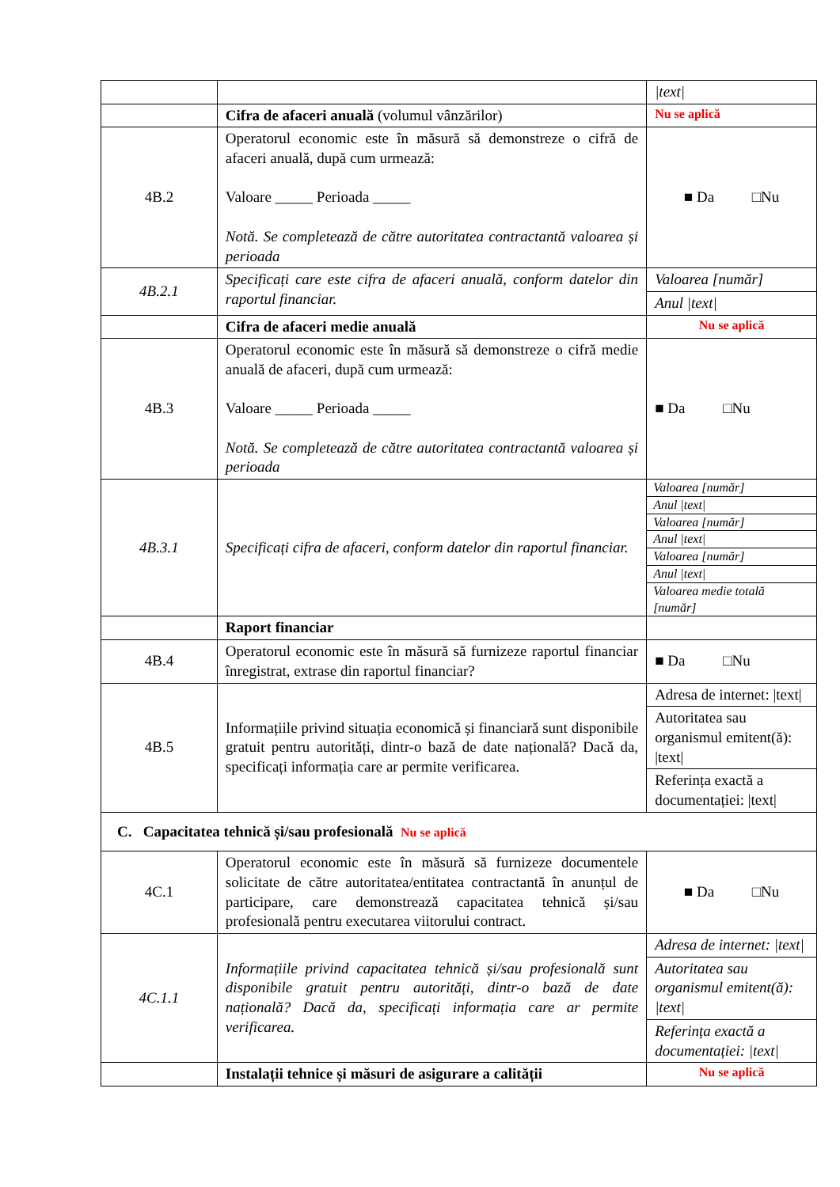| | | /text/ |
| | Cifra de afaceri anuală (volumul vânzărilor) | Nu se aplică |
| 4B.2 | Operatorul economic este în măsură să demonstreze o cifră de afaceri anuală, după cum urmează: Valoare _____ Perioada _____ Notă. Se completează de către autoritatea contractantă valoarea și perioada | ■ Da □Nu |
| 4B.2.1 | Specificați care este cifra de afaceri anuală, conform datelor din raportul financiar. | Valoarea [număr] |
| | | Anul /text/ |
| | Cifra de afaceri medie anuală | Nu se aplică |
| 4B.3 | Operatorul economic este în măsură să demonstreze o cifră medie anuală de afaceri, după cum urmează: Valoare _____ Perioada _____ Notă. Se completează de către autoritatea contractantă valoarea și perioada | ■ Da □Nu |
| 4B.3.1 | Specificați cifra de afaceri, conform datelor din raportul financiar. | Valoarea [număr] |
| | | Anul /text/ |
| | | Valoarea [număr] |
| | | Anul /text/ |
| | | Valoarea [număr] |
| | | Anul /text/ |
| | | Valoarea medie totală [număr] |
| | Raport financiar | |
| 4B.4 | Operatorul economic este în măsură să furnizeze raportul financiar înregistrat, extrase din raportul financiar? | ■ Da □Nu |
| 4B.5 | Informațiile privind situația economică și financiară sunt disponibile gratuit pentru autorități, dintr-o bază de date națională? Dacă da, specificați informația care ar permite verificarea. | Adresa de internet: /text/ |
| | | Autoritatea sau organismul emitent(ă): /text/ |
| | | Referința exactă a documentației: /text/ |
| C. Capacitatea tehnică și/sau profesională Nu se aplică | | |
| 4C.1 | Operatorul economic este în măsură să furnizeze documentele solicitate de către autoritatea/entitatea contractantă în anunțul de participare, care demonstrează capacitatea tehnică și/sau profesională pentru executarea viitorului contract. | ■ Da □Nu |
| 4C.1.1 | Informațiile privind capacitatea tehnică și/sau profesională sunt disponibile gratuit pentru autorități, dintr-o bază de date națională? Dacă da, specificați informația care ar permite verificarea. | Adresa de internet: /text/ |
| | | Autoritatea sau organismul emitent(ă): /text/ |
| | | Referința exactă a documentației: /text/ |
| | Instalații tehnice și măsuri de asigurare a calității | Nu se aplică |